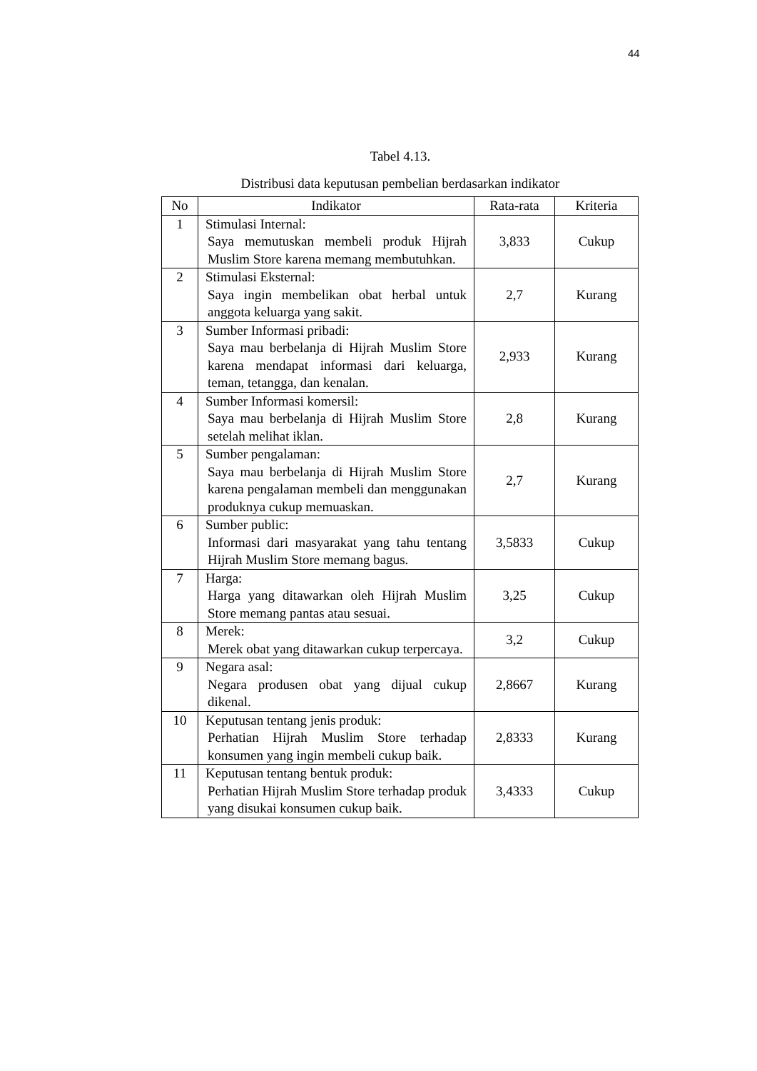44
Tabel 4.13.
Distribusi data keputusan pembelian berdasarkan indikator
| No | Indikator | Rata-rata | Kriteria |
| --- | --- | --- | --- |
| 1 | Stimulasi Internal: Saya memutuskan membeli produk Hijrah Muslim Store karena memang membutuhkan. | 3,833 | Cukup |
| 2 | Stimulasi Eksternal: Saya ingin membelikan obat herbal untuk anggota keluarga yang sakit. | 2,7 | Kurang |
| 3 | Sumber Informasi pribadi: Saya mau berbelanja di Hijrah Muslim Store karena mendapat informasi dari keluarga, teman, tetangga, dan kenalan. | 2,933 | Kurang |
| 4 | Sumber Informasi komersil: Saya mau berbelanja di Hijrah Muslim Store setelah melihat iklan. | 2,8 | Kurang |
| 5 | Sumber pengalaman: Saya mau berbelanja di Hijrah Muslim Store karena pengalaman membeli dan menggunakan produknya cukup memuaskan. | 2,7 | Kurang |
| 6 | Sumber public: Informasi dari masyarakat yang tahu tentang Hijrah Muslim Store memang bagus. | 3,5833 | Cukup |
| 7 | Harga: Harga yang ditawarkan oleh Hijrah Muslim Store memang pantas atau sesuai. | 3,25 | Cukup |
| 8 | Merek: Merek obat yang ditawarkan cukup terpercaya. | 3,2 | Cukup |
| 9 | Negara asal: Negara produsen obat yang dijual cukup dikenal. | 2,8667 | Kurang |
| 10 | Keputusan tentang jenis produk: Perhatian Hijrah Muslim Store terhadap konsumen yang ingin membeli cukup baik. | 2,8333 | Kurang |
| 11 | Keputusan tentang bentuk produk: Perhatian Hijrah Muslim Store terhadap produk yang disukai konsumen cukup baik. | 3,4333 | Cukup |